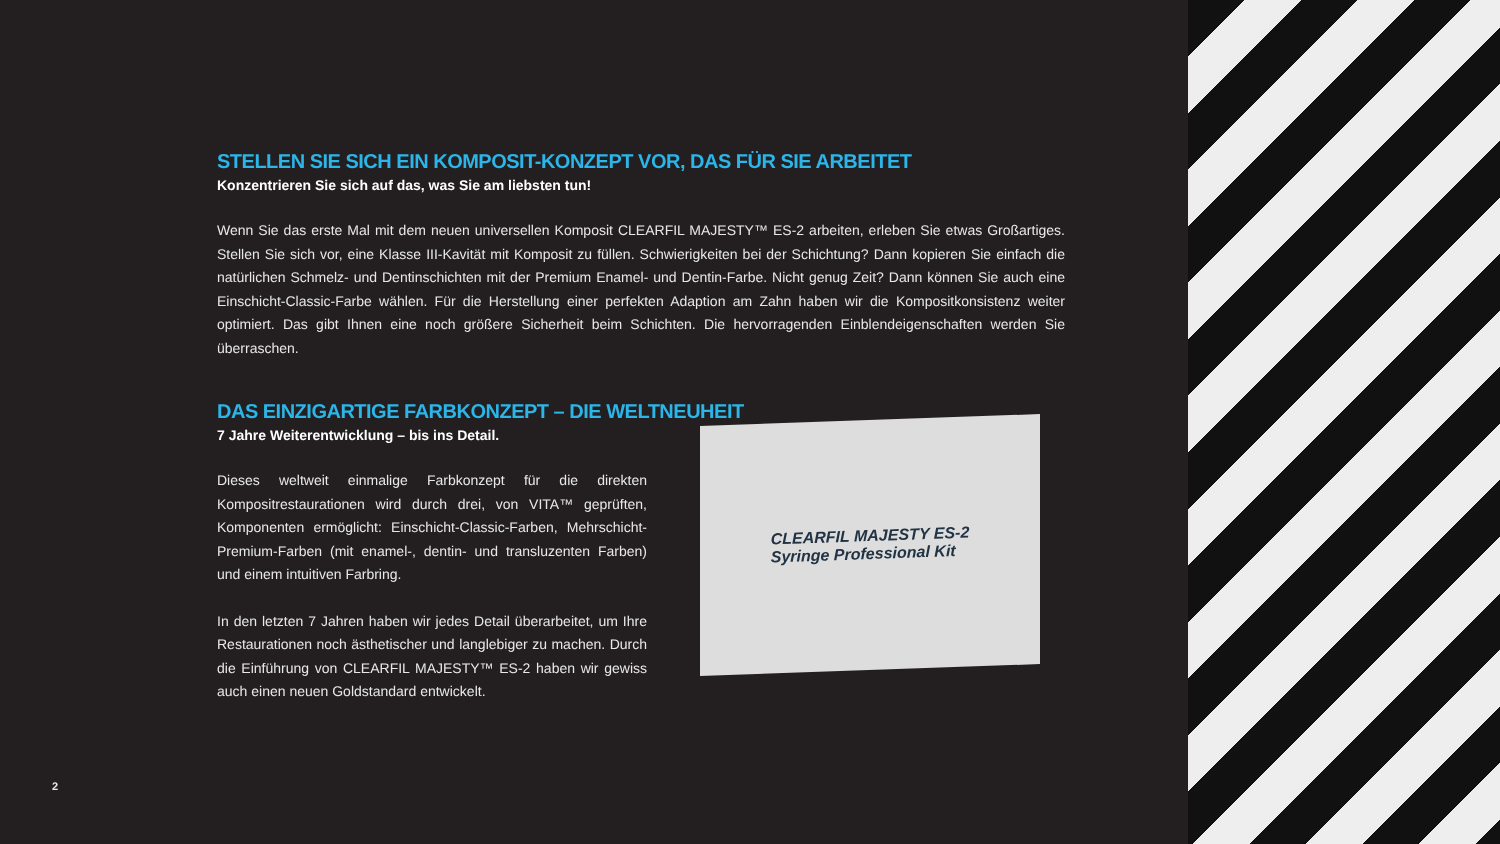STELLEN SIE SICH EIN KOMPOSIT-KONZEPT VOR, DAS FÜR SIE ARBEITET
Konzentrieren Sie sich auf das, was Sie am liebsten tun!
Wenn Sie das erste Mal mit dem neuen universellen Komposit CLEARFIL MAJESTY™ ES-2 arbeiten, erleben Sie etwas Großartiges. Stellen Sie sich vor, eine Klasse III-Kavität mit Komposit zu füllen. Schwierigkeiten bei der Schichtung? Dann kopieren Sie einfach die natürlichen Schmelz- und Dentinschichten mit der Premium Enamel- und Dentin-Farbe. Nicht genug Zeit? Dann können Sie auch eine Einschicht-Classic-Farbe wählen. Für die Herstellung einer perfekten Adaption am Zahn haben wir die Kompositkonsistenz weiter optimiert. Das gibt Ihnen eine noch größere Sicherheit beim Schichten. Die hervorragenden Einblendeigenschaften werden Sie überraschen.
DAS EINZIGARTIGE FARBKONZEPT – DIE WELTNEUHEIT
7 Jahre Weiterentwicklung – bis ins Detail.
Dieses weltweit einmalige Farbkonzept für die direkten Kompositrestaurationen wird durch drei, von VITA™ geprüften, Komponenten ermöglicht: Einschicht-Classic-Farben, Mehrschicht-Premium-Farben (mit enamel-, dentin- und transluzenten Farben) und einem intuitiven Farbring.
In den letzten 7 Jahren haben wir jedes Detail überarbeitet, um Ihre Restaurationen noch ästhetischer und langlebiger zu machen. Durch die Einführung von CLEARFIL MAJESTY™ ES-2 haben wir gewiss auch einen neuen Goldstandard entwickelt.
CLEARFIL MAJESTY ES-2
Syringe Professional Kit
2